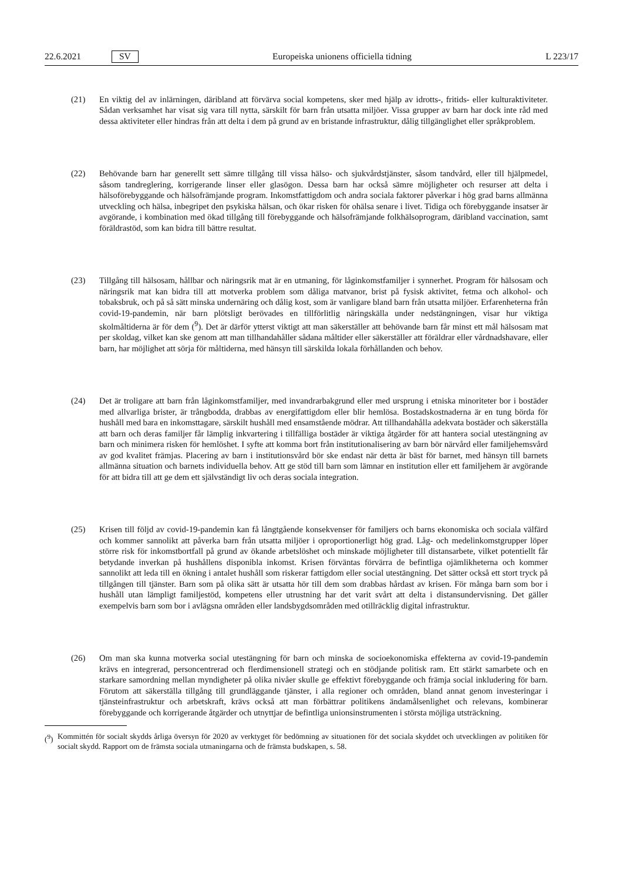22.6.2021 SV Europeiska unionens officiella tidning L 223/17
(21) En viktig del av inlärningen, däribland att förvärva social kompetens, sker med hjälp av idrotts-, fritids- eller kulturaktiviteter. Sådan verksamhet har visat sig vara till nytta, särskilt för barn från utsatta miljöer. Vissa grupper av barn har dock inte råd med dessa aktiviteter eller hindras från att delta i dem på grund av en bristande infrastruktur, dålig tillgänglighet eller språkproblem.
(22) Behövande barn har generellt sett sämre tillgång till vissa hälso- och sjukvårdstjänster, såsom tandvård, eller till hjälpmedel, såsom tandreglering, korrigerande linser eller glasögon. Dessa barn har också sämre möjligheter och resurser att delta i hälsoförebyggande och hälsofrämjande program. Inkomstfattigdom och andra sociala faktorer påverkar i hög grad barns allmänna utveckling och hälsa, inbegripet den psykiska hälsan, och ökar risken för ohälsa senare i livet. Tidiga och förebyggande insatser är avgörande, i kombination med ökad tillgång till förebyggande och hälsofrämjande folkhälsoprogram, däribland vaccination, samt föräldrastöd, som kan bidra till bättre resultat.
(23) Tillgång till hälsosam, hållbar och näringsrik mat är en utmaning, för låginkomstfamiljer i synnerhet. Program för hälsosam och näringsrik mat kan bidra till att motverka problem som dåliga matvanor, brist på fysisk aktivitet, fetma och alkohol- och tobaksbruk, och på så sätt minska undernäring och dålig kost, som är vanligare bland barn från utsatta miljöer. Erfarenheterna från covid-19-pandemin, när barn plötsligt berövades en tillförlitlig näringskälla under nedstängningen, visar hur viktiga skolmåltiderna är för dem (<sup>9</sup>). Det är därför ytterst viktigt att man säkerställer att behövande barn får minst ett mål hälsosam mat per skoldag, vilket kan ske genom att man tillhandahåller sådana måltider eller säkerställer att föräldrar eller vårdnadshavare, eller barn, har möjlighet att sörja för måltiderna, med hänsyn till särskilda lokala förhållanden och behov.
(24) Det är troligare att barn från låginkomstfamiljer, med invandrarbakgrund eller med ursprung i etniska minoriteter bor i bostäder med allvarliga brister, är trångbodda, drabbas av energifattigdom eller blir hemlösa. Bostadskostnaderna är en tung börda för hushåll med bara en inkomsttagare, särskilt hushåll med ensamstående mödrar. Att tillhandahålla adekvata bostäder och säkerställa att barn och deras familjer får lämplig inkvartering i tillfälliga bostäder är viktiga åtgärder för att hantera social utestängning av barn och minimera risken för hemlöshet. I syfte att komma bort från institutionalisering av barn bör närvård eller familjehemsvård av god kvalitet främjas. Placering av barn i institutionsvård bör ske endast när detta är bäst för barnet, med hänsyn till barnets allmänna situation och barnets individuella behov. Att ge stöd till barn som lämnar en institution eller ett familjehem är avgörande för att bidra till att ge dem ett självständigt liv och deras sociala integration.
(25) Krisen till följd av covid-19-pandemin kan få långtgående konsekvenser för familjers och barns ekonomiska och sociala välfärd och kommer sannolikt att påverka barn från utsatta miljöer i oproportionerligt hög grad. Låg- och medelinkomstgrupper löper större risk för inkomstbortfall på grund av ökande arbetslöshet och minskade möjligheter till distansarbete, vilket potentiellt får betydande inverkan på hushållens disponibla inkomst. Krisen förväntas förvärra de befintliga ojämlikheterna och kommer sannolikt att leda till en ökning i antalet hushåll som riskerar fattigdom eller social utestängning. Det sätter också ett stort tryck på tillgången till tjänster. Barn som på olika sätt är utsatta hör till dem som drabbas hårdast av krisen. För många barn som bor i hushåll utan lämpligt familjestöd, kompetens eller utrustning har det varit svårt att delta i distansundervisning. Det gäller exempelvis barn som bor i avlägsna områden eller landsbygdsområden med otillräcklig digital infrastruktur.
(26) Om man ska kunna motverka social utestängning för barn och minska de socioekonomiska effekterna av covid-19-pandemin krävs en integrerad, personcentrerad och flerdimensionell strategi och en stödjande politisk ram. Ett stärkt samarbete och en starkare samordning mellan myndigheter på olika nivåer skulle ge effektivt förebyggande och främja social inkludering för barn. Förutom att säkerställa tillgång till grundläggande tjänster, i alla regioner och områden, bland annat genom investeringar i tjänsteinfrastruktur och arbetskraft, krävs också att man förbättrar politikens ändamålsenlighet och relevans, kombinerar förebyggande och korrigerande åtgärder och utnyttjar de befintliga unionsinstrumenten i största möjliga utsträckning.
(<sup>9</sup>)
Kommittén för socialt skydds årliga översyn för 2020 av verktyget för bedömning av situationen för det sociala skyddet och utvecklingen av politiken för socialt skydd. Rapport om de främsta sociala utmaningarna och de främsta budskapen, s. 58.